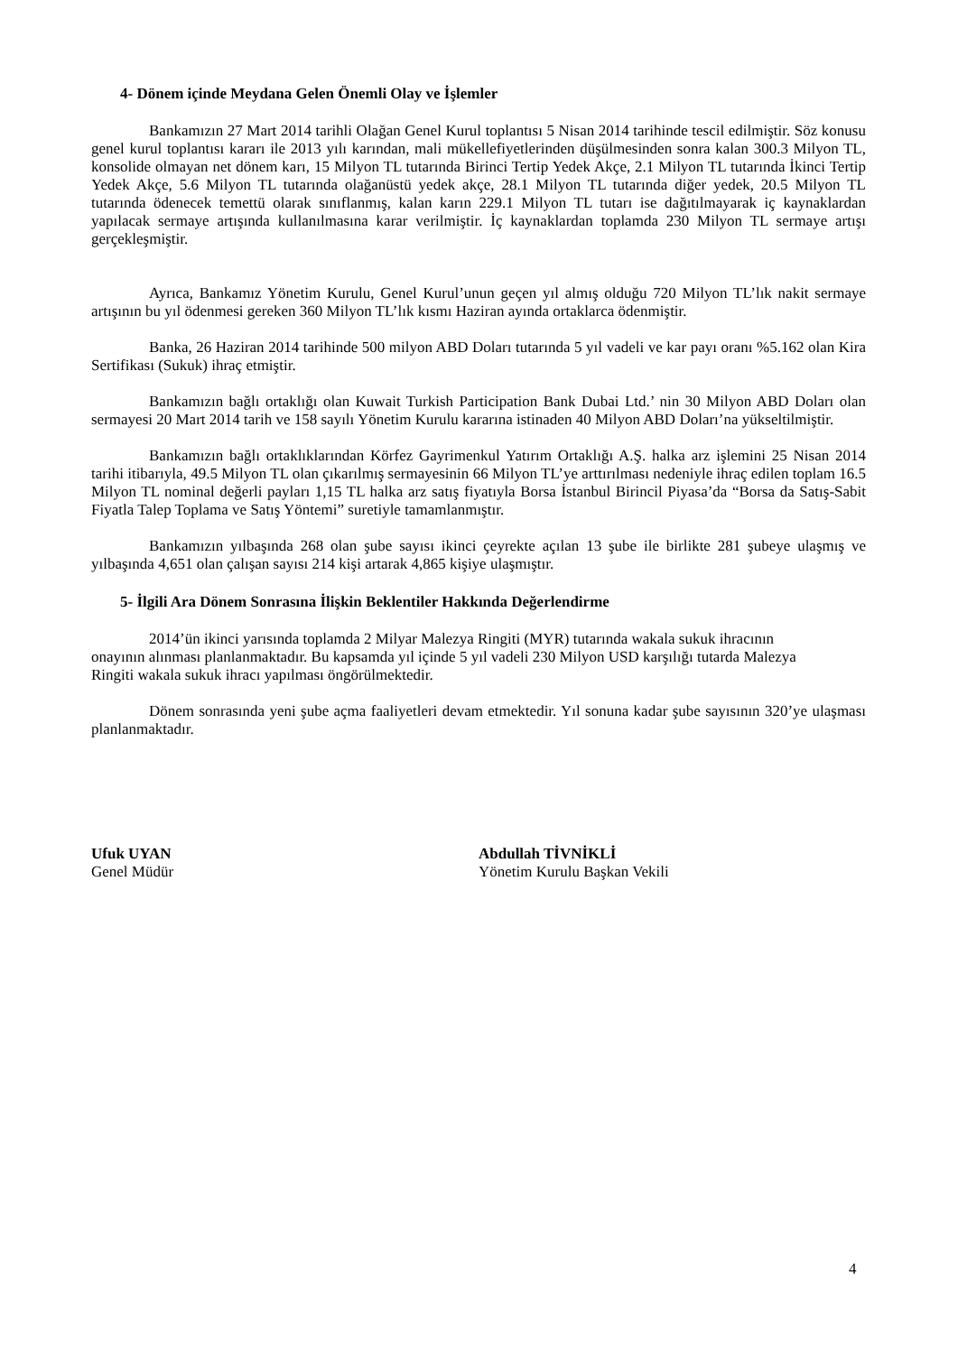4- Dönem içinde Meydana Gelen Önemli Olay ve İşlemler
Bankamızın 27 Mart 2014 tarihli Olağan Genel Kurul toplantısı 5 Nisan 2014 tarihinde tescil edilmiştir. Söz konusu genel kurul toplantısı kararı ile 2013 yılı karından, mali mükellefiyetlerinden düşülmesinden sonra kalan 300.3 Milyon TL, konsolide olmayan net dönem karı, 15 Milyon TL tutarında Birinci Tertip Yedek Akçe, 2.1 Milyon TL tutarında İkinci Tertip Yedek Akçe, 5.6 Milyon TL tutarında olağanüstü yedek akçe, 28.1 Milyon TL tutarında diğer yedek, 20.5 Milyon TL tutarında ödenecek temettü olarak sınıflanmış, kalan karın 229.1 Milyon TL tutarı ise dağıtılmayarak iç kaynaklardan yapılacak sermaye artışında kullanılmasına karar verilmiştir. İç kaynaklardan toplamda 230 Milyon TL sermaye artışı gerçekleşmiştir.
Ayrıca, Bankamız Yönetim Kurulu, Genel Kurul’unun geçen yıl almış olduğu 720 Milyon TL’lık nakit sermaye artışının bu yıl ödenmesi gereken 360 Milyon TL’lık kısmı Haziran ayında ortaklarca ödenmiştir.
Banka, 26 Haziran 2014 tarihinde 500 milyon ABD Doları tutarında 5 yıl vadeli ve kar payı oranı %5.162 olan Kira Sertifikası (Sukuk) ihraç etmiştir.
Bankamızın bağlı ortaklığı olan Kuwait Turkish Participation Bank Dubai Ltd.’ nin 30 Milyon ABD Doları olan sermayesi 20 Mart 2014 tarih ve 158 sayılı Yönetim Kurulu kararına istinaden 40 Milyon ABD Doları’na yükseltilmiştir.
Bankamızın bağlı ortaklıklarından Körfez Gayrimenkul Yatırım Ortaklığı A.Ş. halka arz işlemini 25 Nisan 2014 tarihi itibarıyla, 49.5 Milyon TL olan çıkarılmış sermayesinin 66 Milyon TL’ye arttırılması nedeniyle ihraç edilen toplam 16.5 Milyon TL nominal değerli payları 1,15 TL halka arz satış fiyatıyla Borsa İstanbul Birincil Piyasa’da “Borsa da Satış-Sabit Fiyatla Talep Toplama ve Satış Yöntemi” suretiyle tamamlanmıştır.
Bankamızın yılbaşında 268 olan şube sayısı ikinci çeyrekte açılan 13 şube ile birlikte 281 şubeye ulaşmış ve yılbaşında 4,651 olan çalışan sayısı 214 kişi artarak 4,865 kişiye ulaşmıştır.
5- İlgili Ara Dönem Sonrasına İlişkin Beklentiler Hakkında Değerlendirme
2014’ün ikinci yarısında toplamda 2 Milyar Malezya Ringiti (MYR) tutarında wakala sukuk ihracının onayının alınması planlanmaktadır. Bu kapsamda yıl içinde 5 yıl vadeli 230 Milyon USD karşılığı tutarda Malezya Ringiti wakala sukuk ihracı yapılması öngörülmektedir.
Dönem sonrasında yeni şube açma faaliyetleri devam etmektedir. Yıl sonuna kadar şube sayısının 320’ye ulaşması planlanmaktadır.
Ufuk UYAN
Genel Müdür
Abdullah TİVNİKLİ
Yönetim Kurulu Başkan Vekili
4